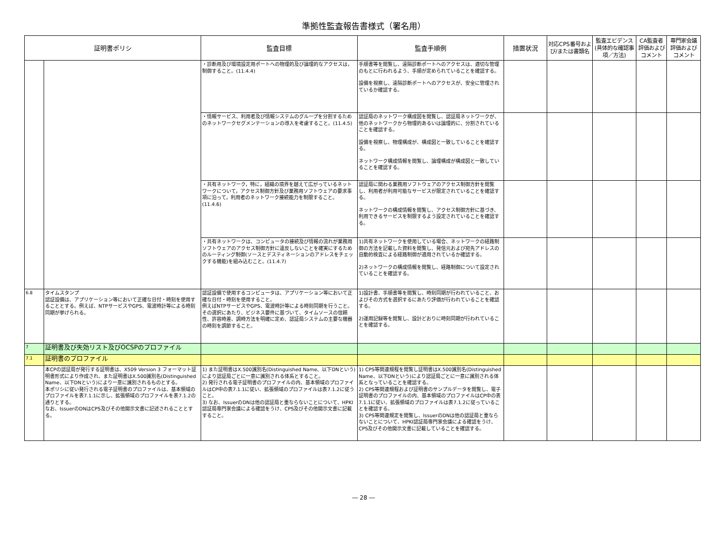準拠性監査報告書様式（署名用）
| 証明書ポリシ | | 監査目標 | 監査手順例 | 措置状況 | 対応CPS番号および/または書類名 | 監査エビデンス(具体的な確認事項／方法) | CA監査者評価およびコメント | 専門家会議評価およびコメント |
| --- | --- | --- | --- | --- | --- | --- | --- | --- |
| | | ・診断用及び環境設定用ポートへの物理的及び論理的なアクセスは，制御すること。(11.4.4) | 手順書等を閲覧し、遠隔診断ポートへのアクセスは、適切な管理のもとに行われるよう、手順が定められていることを確認する。 設備を視察し、遠隔診断ポートへのアクセスが、安全に管理されているか確認する。 | | | | | |
| | | ・情報サービス、利用者及び情報システムのグループを分割するためのネットワークセグメンテーションの導入を考慮すること。(11.4.5) | 認証局のネットワーク構成図を閲覧し、認証局ネットワークが、他のネットワークから物理的あるいは論理的に、分割されていることを確認する。 設備を視察し、物理構成が、構成図と一致していることを確認する。 ネットワーク構成情報を閲覧し、論理構成が構成図と一致していることを確認する。 | | | | | |
| | | ・共有ネットワーク，特に，組織の境界を越えて広がっているネットワークについて，アクセス制御方針及び業務用ソフトウェアの要求事項に沿って，利用者のネットワーク接続能力を制限すること。(11.4.6) | 認証局に関わる業務用ソフトウェアのアクセス制御方針を閲覧し、利用者が利用可能なサービスが限定されていることを確認する。 ネットワークの構成情報を閲覧し、アクセス制御方針に基づき、利用できるサービスを制限するよう設定されていることを確認する。 | | | | | |
| | | ・共有ネットワークは、コンピュータの接続及び情報の流れが業務用ソフトウェアのアクセス制御方針に違反しないことを確実にするためのルーティング制御(ソースとデスティネーションのアドレスをチェックする機能)を組み込むこと。(11.4.7) | 1)共有ネットワークを使用している場合、ネットワークの経路制御の方法を記載した資料を閲覧し、発信元および宛先アドレスの自動的検査による経路制御が適用されているか確認する。 2)ネットワークの構成情報を閲覧し、経路制御について設定されていることを確認する。 | | | | | |
| 6.8 | タイムスタンプ 認証設備は、アプリケーション等において正確な日付・時刻を使用することとする。例えば、NTPサービスやGPS、電波時計等による時刻同期が挙げられる。 | 認証設備で使用するコンピュータは、アプリケーション等において正確な日付・時刻を使用すること。 例えばNTPサービスやGPS、電波時計等による時刻同期を行うこと。 その選択にあたり、ビジネス要件に基づいて、タイムソースの信頼性、許容時差、調時方法を明確に定め、認証局システムの主要な機器の時刻を調節すること。 | 1)設計書、手順書等を閲覧し、時刻同期が行われていること、およびその方式を選択するにあたり評価が行われていることを確認する。 2)運用記録等を閲覧し、設計どおりに時刻同期が行われていることを確認する。 | | | | | |
| 7 | 証明書及び失効リスト及びOCSPのプロファイル | | | | | | | |
| 7.1 | 証明書のプロファイル | | | | | | | |
| | 本CPの認証局が発行する証明書は、X509 Version 3 フォーマット証明書形式により作成され、また証明書はX.500識別名(Distinguished Name、以下DNという)により一意に識別されるものとする。 本ポリシに従い発行される電子証明書のプロファイルは、基本領域のプロファイルを表7.1.1に示し、拡張領域のプロファイルを表7.1.2の通りとする。 なお、IssuerのDNはCPS及びその他開示文書に記述されることとする。 | 1) また証明書はX.500識別名(Distinguished Name、以下DNという)により認証局ごとに一意に識別される体系とすること。 2) 発行される電子証明書のプロファイルの内、基本領域のプロファイルはCP中の表7.1.1に従い、拡張領域のプロファイルは表7.1.2に従うこと。 3) なお、IssuerのDNは他の認証局と重ならないことについて、HPKI認証局専門家会議による確認をうけ、CPS及びその他開示文書に記載すること。 | 1) CPS等関連規程を閲覧し証明書はX.500識別名(Distinguished Name、以下DNという)により認証局ごとに一意に識別される体系となっていることを確認する。 2) CPS等関連規程および証明書のサンプルデータを閲覧し、電子証明書のプロファイルの内、基本領域のプロファイルはCP中の表7.1.1に従い、拡張領域のプロファイルは表7.1.2に従っていることを確認する。 3) CPS等関連規定を閲覧し、IssuerのDNは他の認証局と重ならないことについて、HPKI認証局専門家会議による確認をうけ、CPS及びその他開示文書に記載していることを確認する。 | | | | | |
― 28 ―